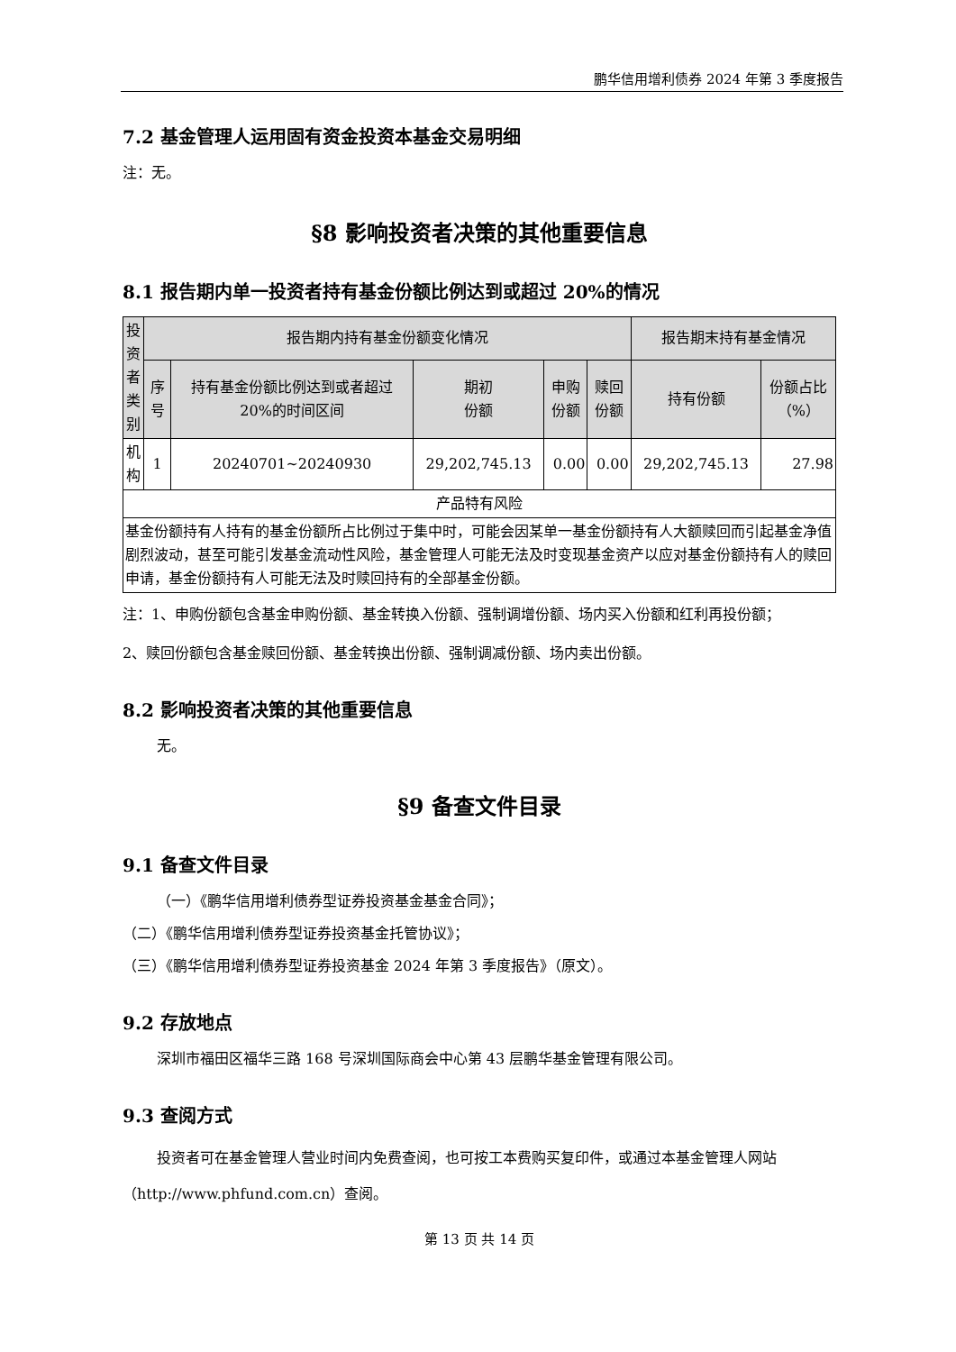鹏华信用增利债券 2024 年第 3 季度报告
7.2 基金管理人运用固有资金投资本基金交易明细
注：无。
§8 影响投资者决策的其他重要信息
8.1 报告期内单一投资者持有基金份额比例达到或超过 20%的情况
| 投资者类别 | 报告期内持有基金份额变化情况 | | | | | 报告期末持有基金情况 | |
| | 序号 | 持有基金份额比例达到或者超过 20%的时间区间 | 期初 份额 | 申购 份额 | 赎回 份额 | 持有份额 | 份额占比（%） |
| 机构 | 1 | 20240701~20240930 | 29,202,745.13 | 0.00 | 0.00 | 29,202,745.13 | 27.98 |
| 产品特有风险 | | | | | | | |
| 基金份额持有人持有的基金份额所占比例过于集中时，可能会因某单一基金份额持有人大额赎回而引起基金净值剧烈波动，甚至可能引发基金流动性风险，基金管理人可能无法及时变现基金资产以应对基金份额持有人的赎回申请，基金份额持有人可能无法及时赎回持有的全部基金份额。 | | | | | | | |
注：1、申购份额包含基金申购份额、基金转换入份额、强制调增份额、场内买入份额和红利再投份额；
2、赎回份额包含基金赎回份额、基金转换出份额、强制调减份额、场内卖出份额。
8.2 影响投资者决策的其他重要信息
无。
§9 备查文件目录
9.1 备查文件目录
（一）《鹏华信用增利债券型证券投资基金基金合同》；
（二）《鹏华信用增利债券型证券投资基金托管协议》；
（三）《鹏华信用增利债券型证券投资基金 2024 年第 3 季度报告》（原文）。
9.2 存放地点
深圳市福田区福华三路 168 号深圳国际商会中心第 43 层鹏华基金管理有限公司。
9.3 查阅方式
投资者可在基金管理人营业时间内免费查阅，也可按工本费购买复印件，或通过本基金管理人网站（http://www.phfund.com.cn）查阅。
第 13 页 共 14 页